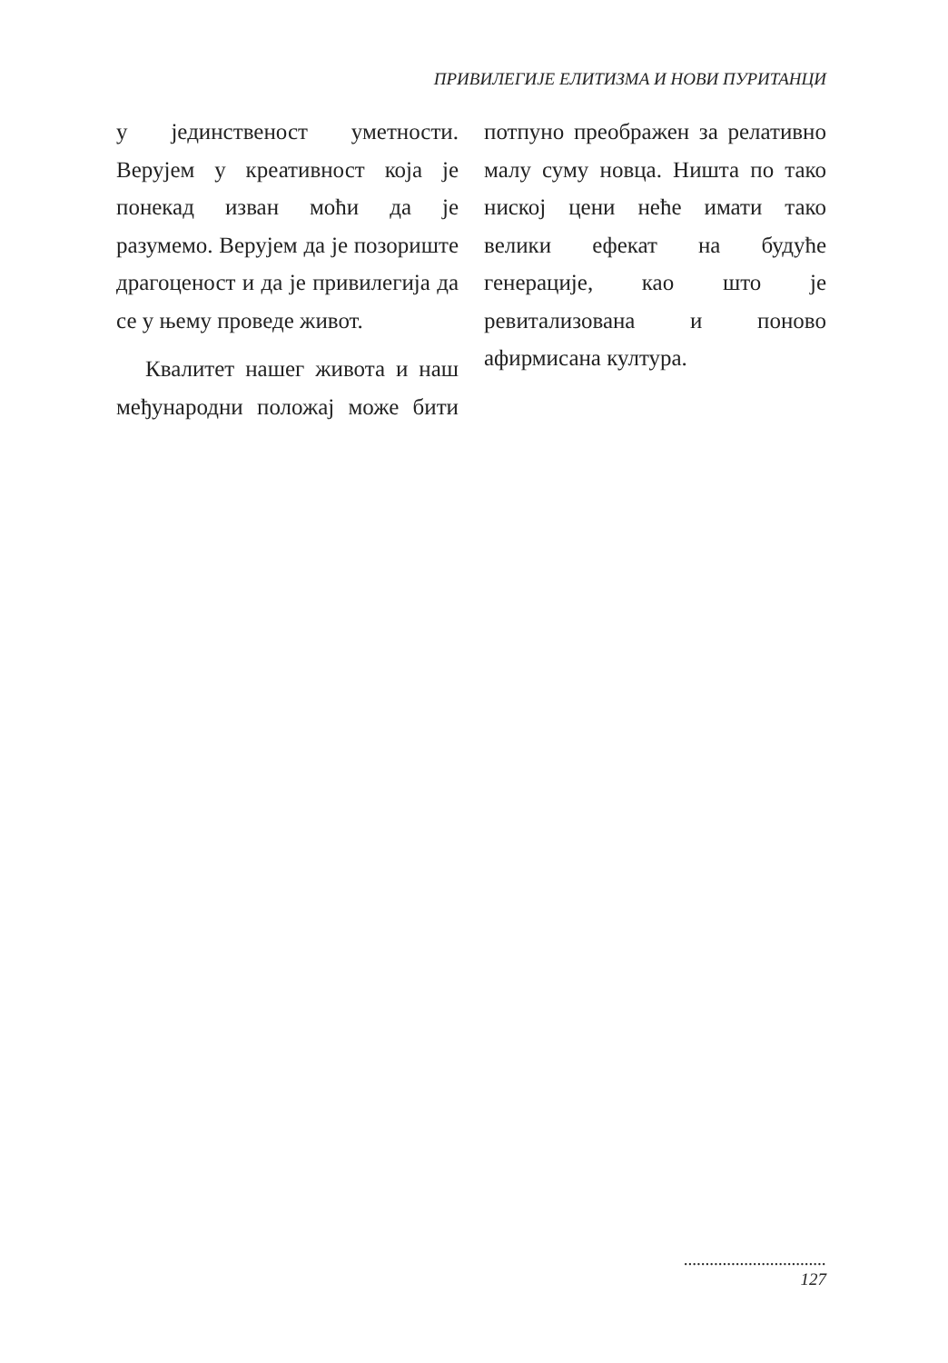ПРИВИЛЕГИЈЕ ЕЛИТИЗМА И НОВИ ПУРИТАНЦИ
у јединственост уметности. Верујем у креативност која је понекад изван моћи да је разумемо. Верујем да је позориште драгоценост и да је привилегија да се у њему проведе живот.
Квалитет нашег живота и наш међународни положај може бити потпуно преображен за релативно малу суму новца. Ништа по тако ниској цени неће имати тако велики ефекат на будуће генерације, као што је ревитализована и поново афирмисана култура.
.................................
127